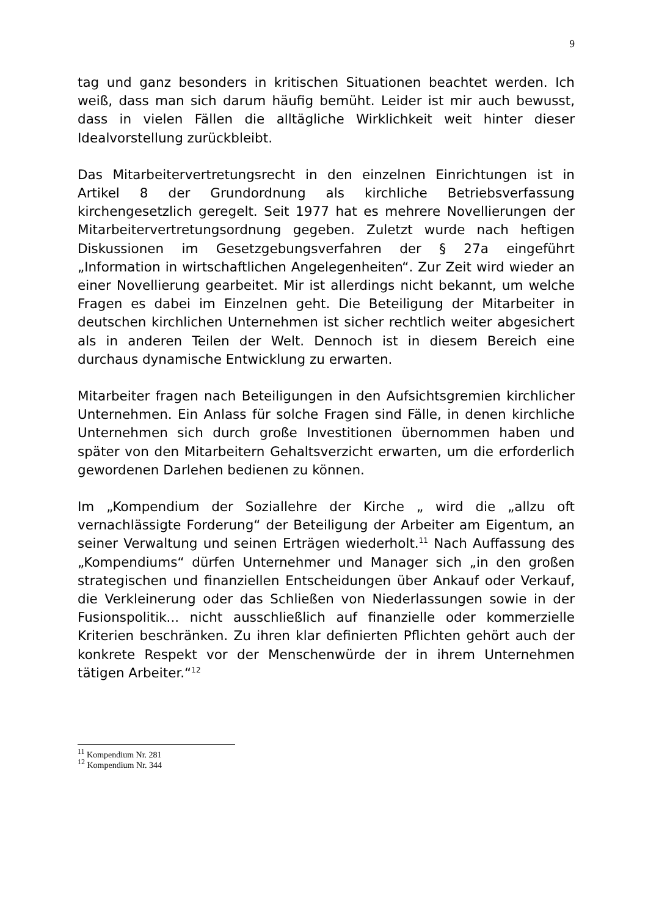9
tag und ganz besonders in kritischen Situationen beachtet werden. Ich weiß, dass man sich darum häufig bemüht. Leider ist mir auch bewusst, dass in vielen Fällen die alltägliche Wirklichkeit weit hinter dieser Idealvorstellung zurückbleibt.
Das Mitarbeitervertretungsrecht in den einzelnen Einrichtungen ist in Artikel 8 der Grundordnung als kirchliche Betriebsverfassung kirchengesetzlich geregelt. Seit 1977 hat es mehrere Novellierungen der Mitarbeitervertretungsordnung gegeben. Zuletzt wurde nach heftigen Diskussionen im Gesetzgebungsverfahren der § 27a eingeführt „Information in wirtschaftlichen Angelegenheiten“. Zur Zeit wird wieder an einer Novellierung gearbeitet. Mir ist allerdings nicht bekannt, um welche Fragen es dabei im Einzelnen geht. Die Beteiligung der Mitarbeiter in deutschen kirchlichen Unternehmen ist sicher rechtlich weiter abgesichert als in anderen Teilen der Welt. Dennoch ist in diesem Bereich eine durchaus dynamische Entwicklung zu erwarten.
Mitarbeiter fragen nach Beteiligungen in den Aufsichtsgremien kirchlicher Unternehmen. Ein Anlass für solche Fragen sind Fälle, in denen kirchliche Unternehmen sich durch große Investitionen übernommen haben und später von den Mitarbeitern Gehaltsverzicht erwarten, um die erforderlich gewordenen Darlehen bedienen zu können.
Im „Kompendium der Soziallehre der Kirche „ wird die „allzu oft vernachlässigte Forderung“ der Beteiligung der Arbeiter am Eigentum, an seiner Verwaltung und seinen Erträgen wiederholt.<sup>11</sup> Nach Auffassung des „Kompendiums“ dürfen Unternehmer und Manager sich „in den großen strategischen und finanziellen Entscheidungen über Ankauf oder Verkauf, die Verkleinerung oder das Schließen von Niederlassungen sowie in der Fusionspolitik... nicht ausschließlich auf finanzielle oder kommerzielle Kriterien beschränken. Zu ihren klar definierten Pflichten gehört auch der konkrete Respekt vor der Menschenwürde der in ihrem Unternehmen tätigen Arbeiter.“<sup>12</sup>
<sup>11</sup> Kompendium Nr. 281
<sup>12</sup> Kompendium Nr. 344